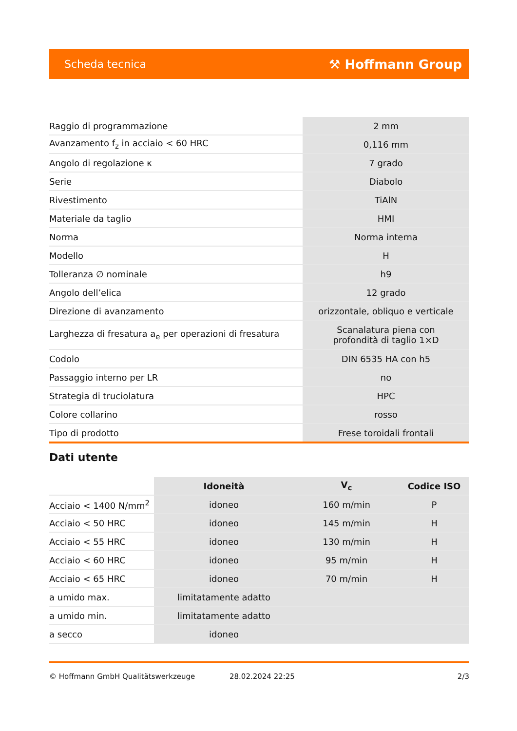Scheda tecnica ⚒ Hoffmann Group
| Raggio di programmazione | 2 mm |
| Avanzamento f<sub>z</sub> in acciaio < 60 HRC | 0,116 mm |
| Angolo di regolazione κ | 7 grado |
| Serie | Diabolo |
| Rivestimento | TiAlN |
| Materiale da taglio | HMI |
| Norma | Norma interna |
| Modello | H |
| Tolleranza ∅ nominale | h9 |
| Angolo dell’elica | 12 grado |
| Direzione di avanzamento | orizzontale, obliquo e verticale |
| Larghezza di fresatura a<sub>e</sub> per operazioni di fresatura | Scanalatura piena con profondità di taglio 1×D |
| Codolo | DIN 6535 HA con h5 |
| Passaggio interno per LR | no |
| Strategia di truciolatura | HPC |
| Colore collarino | rosso |
| Tipo di prodotto | Frese toroidali frontali |
Dati utente
| | Idoneità | V<sub>c</sub> | Codice ISO |
| --- | --- | --- | --- |
| Acciaio < 1400 N/mm<sup>2</sup> | idoneo | 160 m/min | P |
| Acciaio < 50 HRC | idoneo | 145 m/min | H |
| Acciaio < 55 HRC | idoneo | 130 m/min | H |
| Acciaio < 60 HRC | idoneo | 95 m/min | H |
| Acciaio < 65 HRC | idoneo | 70 m/min | H |
| a umido max. | limitatamente adatto | | |
| a umido min. | limitatamente adatto | | |
| a secco | idoneo | | |
© Hoffmann GmbH Qualitätswerkzeuge 28.02.2024 22:25 2/3